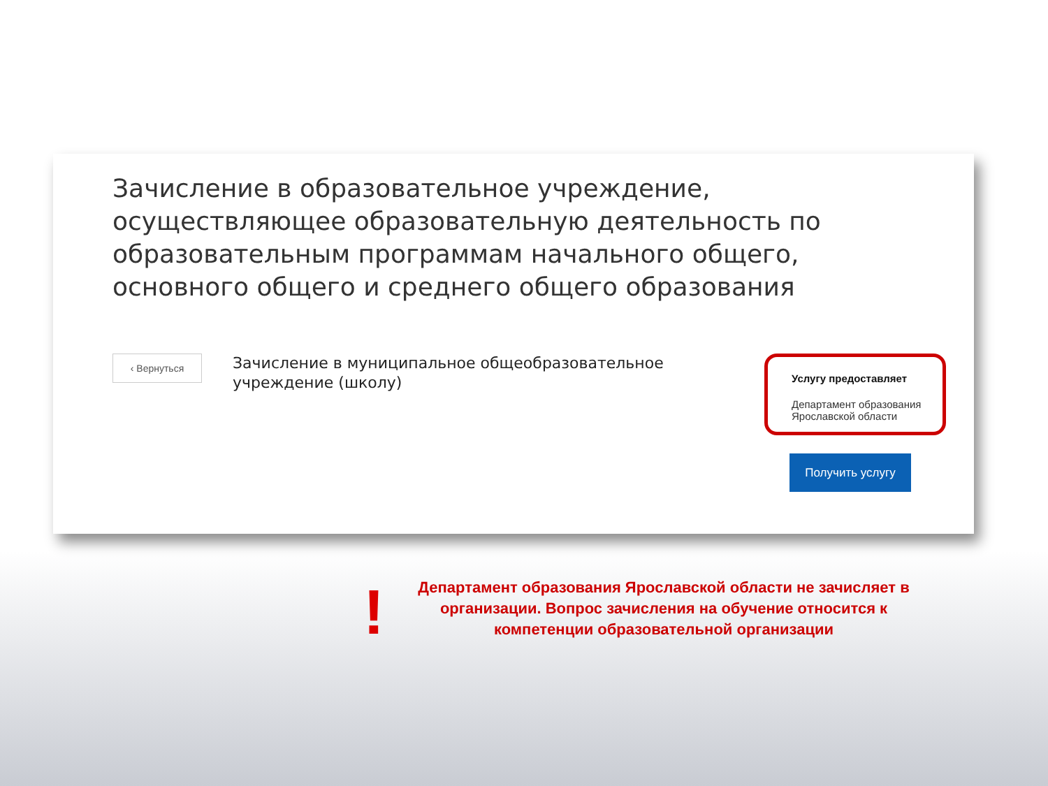Зачисление в образовательное учреждение, осуществляющее образовательную деятельность по образовательным программам начального общего, основного общего и среднего общего образования
‹ Вернуться
Зачисление в муниципальное общеобразовательное учреждение (школу)
Услугу предоставляет
Департамент образования Ярославской области
Получить услугу
!
Департамент образования Ярославской области не зачисляет в организации. Вопрос зачисления на обучение относится к компетенции образовательной организации